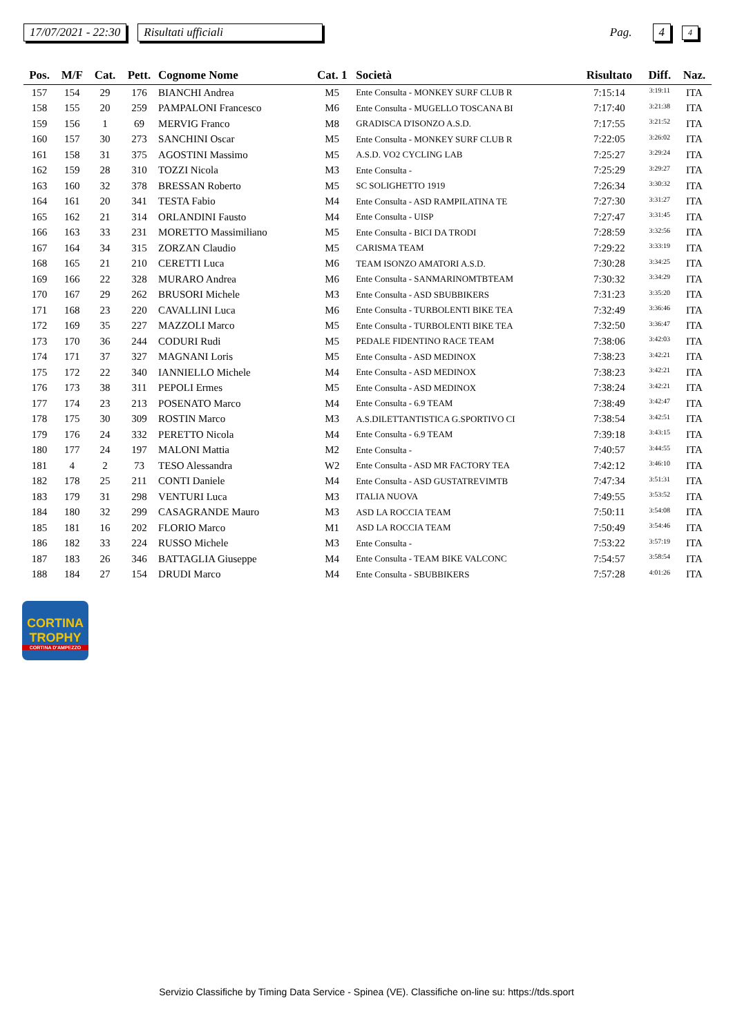17/07/2021 - 22:30 Risultati ufficiali Pag. 4 4
| Pos. | M/F | Cat. | Pett. | Cognome Nome | Cat. 1 | Società | Risultato | Diff. | Naz. |
| --- | --- | --- | --- | --- | --- | --- | --- | --- | --- |
| 157 | 154 | 29 | 176 | BIANCHI Andrea | M5 | Ente Consulta - MONKEY SURF CLUB R | 7:15:14 | 3:19:11 | ITA |
| 158 | 155 | 20 | 259 | PAMPALONI Francesco | M6 | Ente Consulta - MUGELLO TOSCANA BI | 7:17:40 | 3:21:38 | ITA |
| 159 | 156 | 1 | 69 | MERVIG Franco | M8 | GRADISCA D'ISONZO A.S.D. | 7:17:55 | 3:21:52 | ITA |
| 160 | 157 | 30 | 273 | SANCHINI Oscar | M5 | Ente Consulta - MONKEY SURF CLUB R | 7:22:05 | 3:26:02 | ITA |
| 161 | 158 | 31 | 375 | AGOSTINI Massimo | M5 | A.S.D. VO2 CYCLING LAB | 7:25:27 | 3:29:24 | ITA |
| 162 | 159 | 28 | 310 | TOZZI Nicola | M3 | Ente Consulta - | 7:25:29 | 3:29:27 | ITA |
| 163 | 160 | 32 | 378 | BRESSAN Roberto | M5 | SC SOLIGHETTO 1919 | 7:26:34 | 3:30:32 | ITA |
| 164 | 161 | 20 | 341 | TESTA Fabio | M4 | Ente Consulta - ASD RAMPILATINA TE | 7:27:30 | 3:31:27 | ITA |
| 165 | 162 | 21 | 314 | ORLANDINI Fausto | M4 | Ente Consulta - UISP | 7:27:47 | 3:31:45 | ITA |
| 166 | 163 | 33 | 231 | MORETTO Massimiliano | M5 | Ente Consulta - BICI DA TRODI | 7:28:59 | 3:32:56 | ITA |
| 167 | 164 | 34 | 315 | ZORZAN Claudio | M5 | CARISMA TEAM | 7:29:22 | 3:33:19 | ITA |
| 168 | 165 | 21 | 210 | CERETTI Luca | M6 | TEAM ISONZO AMATORI A.S.D. | 7:30:28 | 3:34:25 | ITA |
| 169 | 166 | 22 | 328 | MURARO Andrea | M6 | Ente Consulta - SANMARINOMTBTEAM | 7:30:32 | 3:34:29 | ITA |
| 170 | 167 | 29 | 262 | BRUSORI Michele | M3 | Ente Consulta - ASD SBUBBIKERS | 7:31:23 | 3:35:20 | ITA |
| 171 | 168 | 23 | 220 | CAVALLINI Luca | M6 | Ente Consulta - TURBOLENTI BIKE TEA | 7:32:49 | 3:36:46 | ITA |
| 172 | 169 | 35 | 227 | MAZZOLI Marco | M5 | Ente Consulta - TURBOLENTI BIKE TEA | 7:32:50 | 3:36:47 | ITA |
| 173 | 170 | 36 | 244 | CODURI Rudi | M5 | PEDALE FIDENTINO RACE TEAM | 7:38:06 | 3:42:03 | ITA |
| 174 | 171 | 37 | 327 | MAGNANI Loris | M5 | Ente Consulta - ASD MEDINOX | 7:38:23 | 3:42:21 | ITA |
| 175 | 172 | 22 | 340 | IANNIELLO Michele | M4 | Ente Consulta - ASD MEDINOX | 7:38:23 | 3:42:21 | ITA |
| 176 | 173 | 38 | 311 | PEPOLI Ermes | M5 | Ente Consulta - ASD MEDINOX | 7:38:24 | 3:42:21 | ITA |
| 177 | 174 | 23 | 213 | POSENATO Marco | M4 | Ente Consulta - 6.9 TEAM | 7:38:49 | 3:42:47 | ITA |
| 178 | 175 | 30 | 309 | ROSTIN Marco | M3 | A.S.DILETTANTISTICA G.SPORTIVO CI | 7:38:54 | 3:42:51 | ITA |
| 179 | 176 | 24 | 332 | PERETTO Nicola | M4 | Ente Consulta - 6.9 TEAM | 7:39:18 | 3:43:15 | ITA |
| 180 | 177 | 24 | 197 | MALONI Mattia | M2 | Ente Consulta - | 7:40:57 | 3:44:55 | ITA |
| 181 | 4 | 2 | 73 | TESO Alessandra | W2 | Ente Consulta - ASD MR FACTORY TEA | 7:42:12 | 3:46:10 | ITA |
| 182 | 178 | 25 | 211 | CONTI Daniele | M4 | Ente Consulta - ASD GUSTATREVIMTB | 7:47:34 | 3:51:31 | ITA |
| 183 | 179 | 31 | 298 | VENTURI Luca | M3 | ITALIA NUOVA | 7:49:55 | 3:53:52 | ITA |
| 184 | 180 | 32 | 299 | CASAGRANDE Mauro | M3 | ASD LA ROCCIA TEAM | 7:50:11 | 3:54:08 | ITA |
| 185 | 181 | 16 | 202 | FLORIO Marco | M1 | ASD LA ROCCIA TEAM | 7:50:49 | 3:54:46 | ITA |
| 186 | 182 | 33 | 224 | RUSSO Michele | M3 | Ente Consulta - | 7:53:22 | 3:57:19 | ITA |
| 187 | 183 | 26 | 346 | BATTAGLIA Giuseppe | M4 | Ente Consulta - TEAM BIKE VALCONC | 7:54:57 | 3:58:54 | ITA |
| 188 | 184 | 27 | 154 | DRUDI Marco | M4 | Ente Consulta - SBUBBIKERS | 7:57:28 | 4:01:26 | ITA |
CORTINA
TROPHY
CORTINA D'AMPEZZO
Servizio Classifiche by Timing Data Service - Spinea (VE). Classifiche on-line su: https://tds.sport